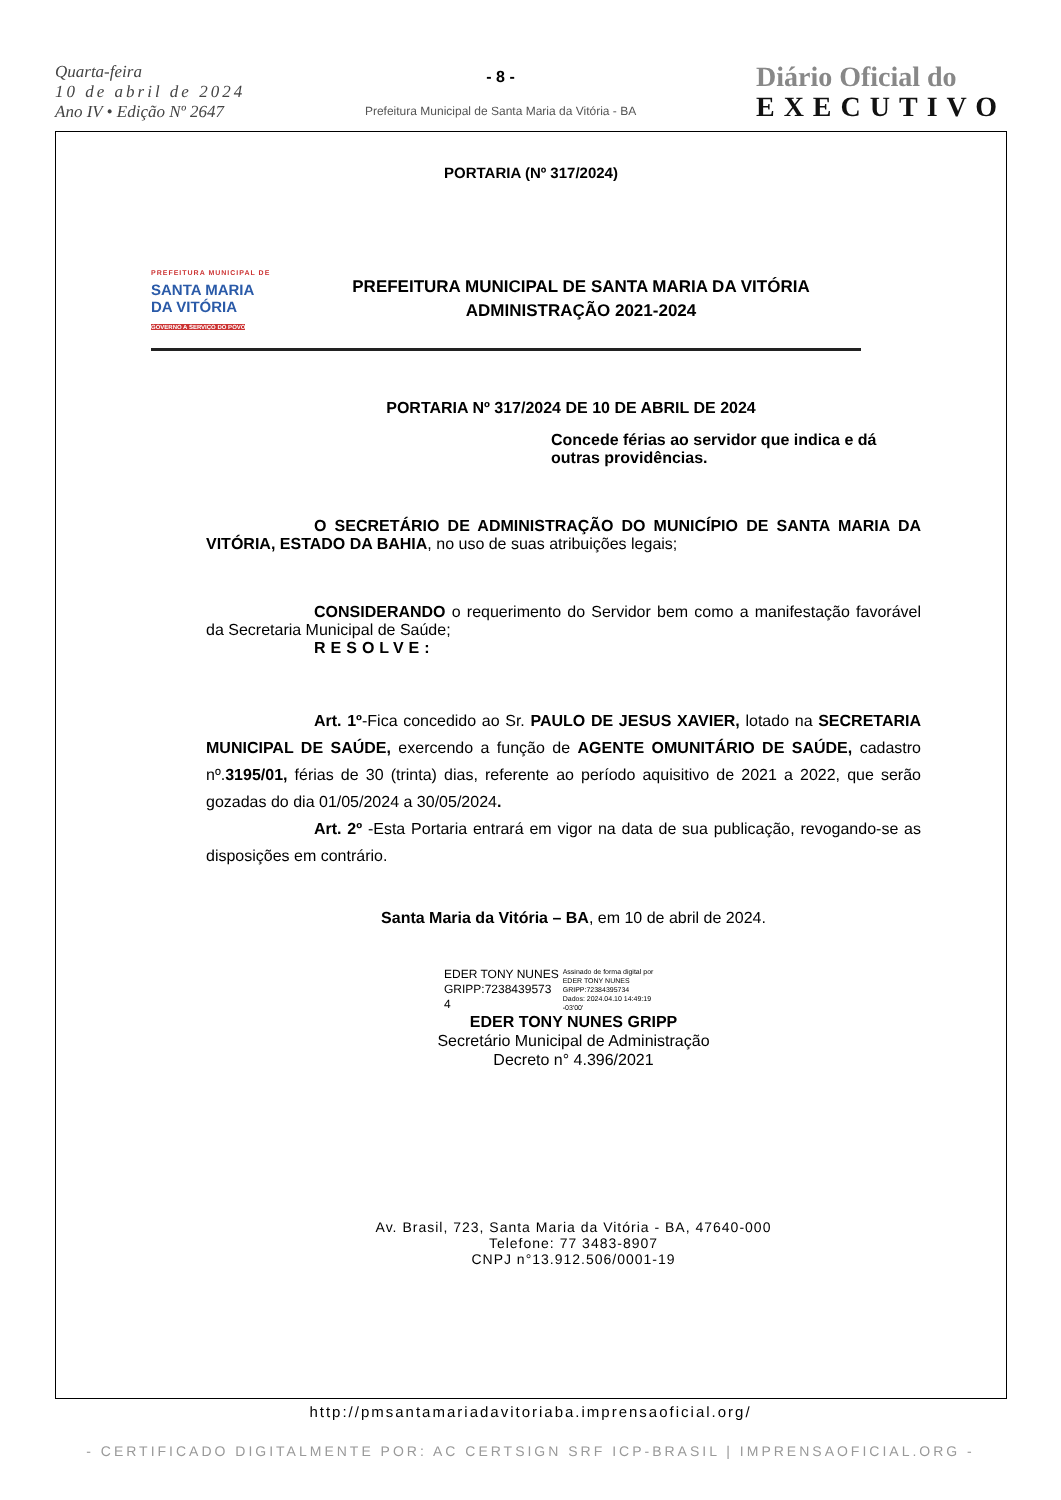Quarta-feira
10 de abril de 2024
Ano IV • Edição Nº 2647
- 8 -
Prefeitura Municipal de Santa Maria da Vitória - BA
Diário Oficial do
EXECUTIVO
PORTARIA (Nº 317/2024)
PREFEITURA MUNICIPAL DE
SANTA MARIA
DA VITÓRIA
GOVERNO A SERVIÇO DO POVO
PREFEITURA MUNICIPAL DE SANTA MARIA DA VITÓRIA
ADMINISTRAÇÃO 2021-2024
PORTARIA Nº 317/2024 DE 10 DE ABRIL DE 2024
Concede férias ao servidor que indica e dá outras providências.
O SECRETÁRIO DE ADMINISTRAÇÃO DO MUNICÍPIO DE SANTA MARIA DA VITÓRIA, ESTADO DA BAHIA, no uso de suas atribuições legais;
CONSIDERANDO o requerimento do Servidor bem como a manifestação favorável da Secretaria Municipal de Saúde;
RESOLVE:
Art. 1º-Fica concedido ao Sr. PAULO DE JESUS XAVIER, lotado na SECRETARIA MUNICIPAL DE SAÚDE, exercendo a função de AGENTE OMUNITÁRIO DE SAÚDE, cadastro nº.3195/01, férias de 30 (trinta) dias, referente ao período aquisitivo de 2021 a 2022, que serão gozadas do dia 01/05/2024 a 30/05/2024.
Art. 2º -Esta Portaria entrará em vigor na data de sua publicação, revogando-se as disposições em contrário.
Santa Maria da Vitória – BA, em 10 de abril de 2024.
EDER TONY NUNES
GRIPP:7238439573
4
Assinado de forma digital por
EDER TONY NUNES
GRIPP:72384395734
Dados: 2024.04.10 14:49:19
-03'00'
EDER TONY NUNES GRIPP
Secretário Municipal de Administração
Decreto n° 4.396/2021
Av. Brasil, 723, Santa Maria da Vitória - BA, 47640-000
Telefone: 77 3483-8907
CNPJ n°13.912.506/0001-19
http://pmsantamariadavitoriaba.imprensaoficial.org/
- CERTIFICADO DIGITALMENTE POR: AC CERTSIGN SRF ICP-BRASIL | IMPRENSAOFICIAL.ORG -